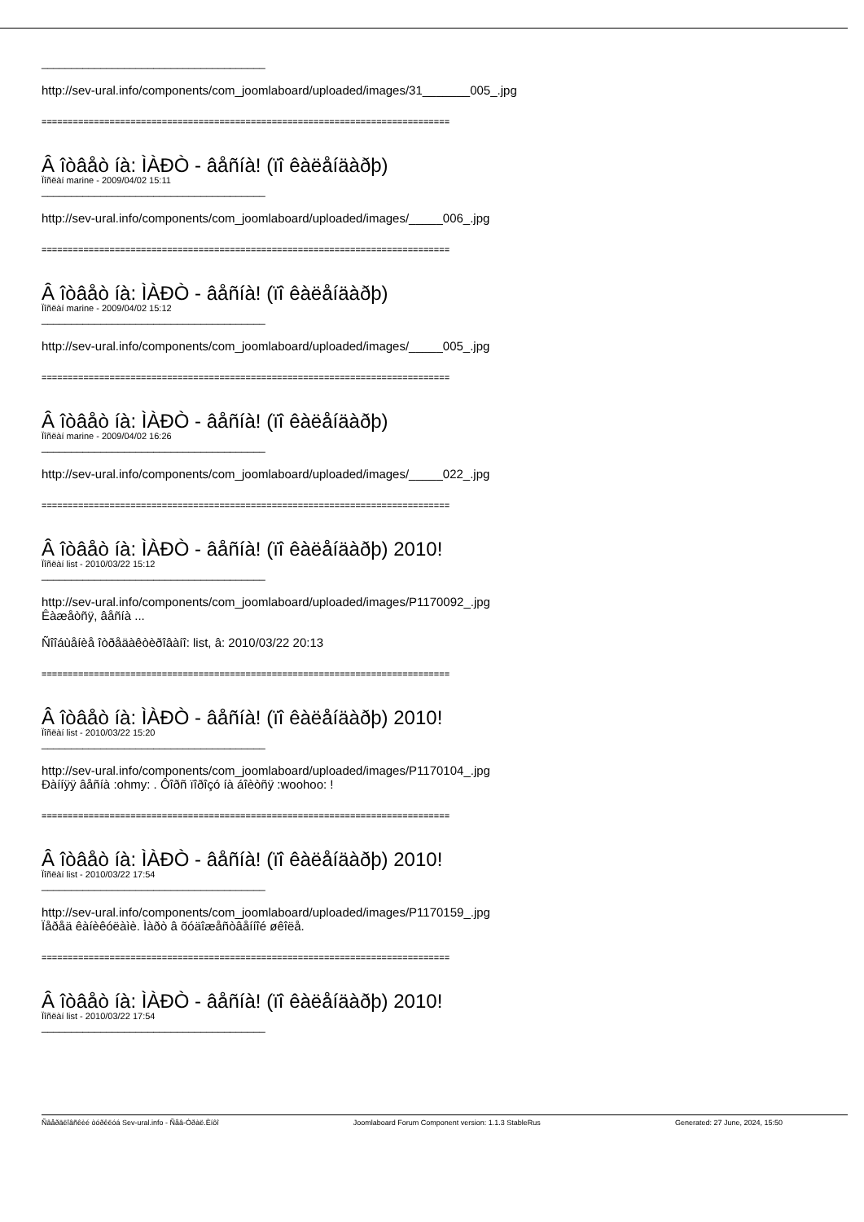______________________________________
http://sev-ural.info/components/com_joomlaboard/uploaded/images/31_______005_.jpg
==============================================================================
Â îòâåò íà: ÌÀÐÒ - âåñíà! (ïî êàëåíäàðþ)
Ïîñëàí marine - 2009/04/02 15:11
______________________________________
http://sev-ural.info/components/com_joomlaboard/uploaded/images/_____006_.jpg
==============================================================================
Â îòâåò íà: ÌÀÐÒ - âåñíà! (ïî êàëåíäàðþ)
Ïîñëàí marine - 2009/04/02 15:12
______________________________________
http://sev-ural.info/components/com_joomlaboard/uploaded/images/_____005_.jpg
==============================================================================
Â îòâåò íà: ÌÀÐÒ - âåñíà! (ïî êàëåíäàðþ)
Ïîñëàí marine - 2009/04/02 16:26
______________________________________
http://sev-ural.info/components/com_joomlaboard/uploaded/images/_____022_.jpg
==============================================================================
Â îòâåò íà: ÌÀÐÒ - âåñíà! (ïî êàëåíäàðþ) 2010!
Ïîñëàí list - 2010/03/22 15:12
______________________________________
http://sev-ural.info/components/com_joomlaboard/uploaded/images/P1170092_.jpg
Êàæåòñÿ, âåñíà ...
Ñîîáùåíèå îòðåäàêòèðîâàíî: list, â: 2010/03/22 20:13
==============================================================================
Â îòâåò íà: ÌÀÐÒ - âåñíà! (ïî êàëåíäàðþ) 2010!
Ïîñëàí list - 2010/03/22 15:20
______________________________________
http://sev-ural.info/components/com_joomlaboard/uploaded/images/P1170104_.jpg
Ðàííÿÿ âåñíà :ohmy: . Ôîðñ ïîðîçó íà áîèòñÿ :woohoo: !
==============================================================================
Â îòâåò íà: ÌÀÐÒ - âåñíà! (ïî êàëåíäàðþ) 2010!
Ïîñëàí list - 2010/03/22 17:54
______________________________________
http://sev-ural.info/components/com_joomlaboard/uploaded/images/P1170159_.jpg
Ïåðåä êàíèêóëàìè. Ìàðò â õóäîæåñòâåííîé øêîëå.
==============================================================================
Â îòâåò íà: ÌÀÐÒ - âåñíà! (ïî êàëåíäàðþ) 2010!
Ïîñëàí list - 2010/03/22 17:54
______________________________________
Ñâåðäëîâñêèé òóðêëóá Sev-ural.info - Ñåâ-Óðàë.Èíôî Joomlaboard Forum Component version: 1.1.3 StableRus Generated: 27 June, 2024, 15:50